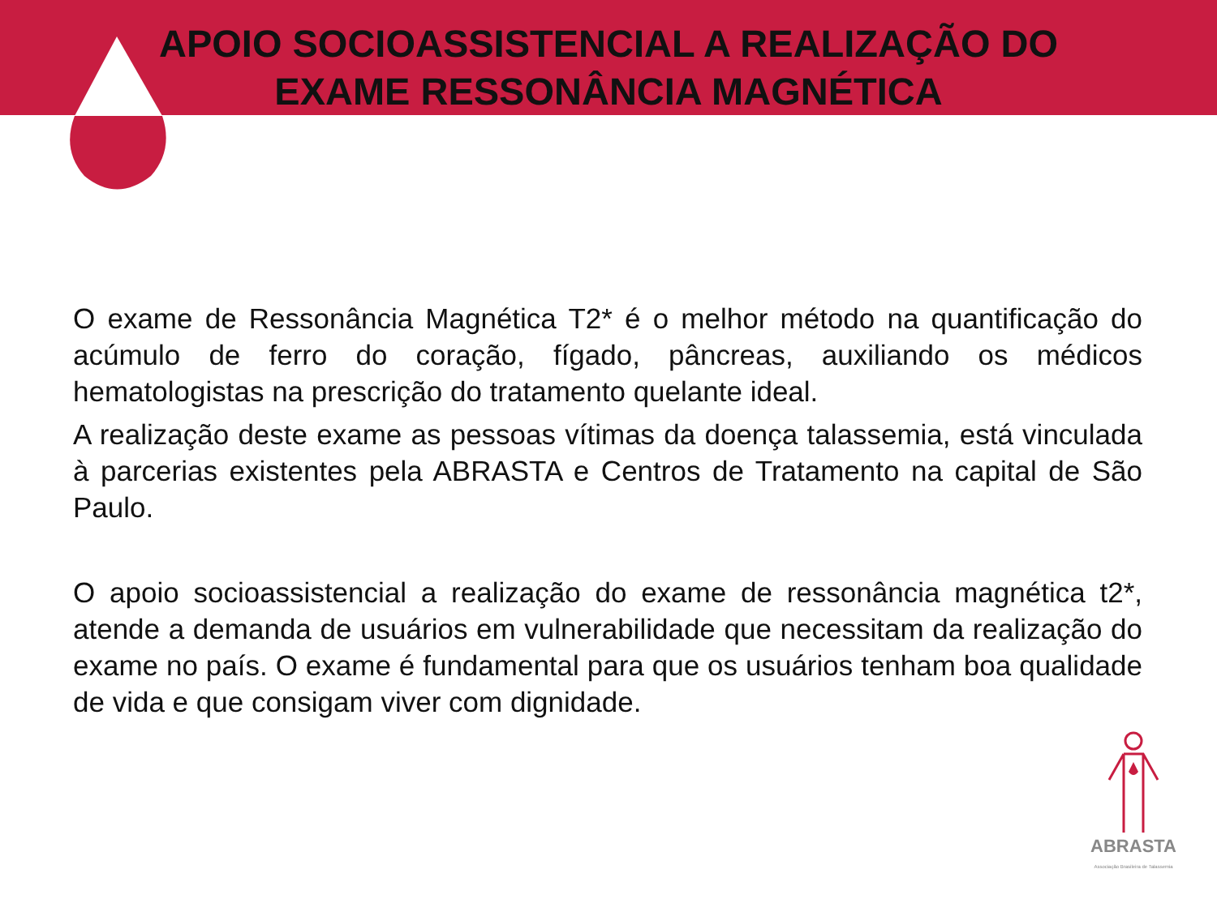APOIO SOCIOASSISTENCIAL A REALIZAÇÃO DO EXAME RESSONÂNCIA MAGNÉTICA
O exame de Ressonância Magnética T2* é o melhor método na quantificação do acúmulo de ferro do coração, fígado, pâncreas, auxiliando os médicos hematologistas na prescrição do tratamento quelante ideal.
A realização deste exame as pessoas vítimas da doença talassemia, está vinculada à parcerias existentes pela ABRASTA e Centros de Tratamento na capital de São Paulo.
O apoio socioassistencial a realização do exame de ressonância magnética t2*, atende a demanda de usuários em vulnerabilidade que necessitam da realização do exame no país. O exame é fundamental para que os usuários tenham boa qualidade de vida e que consigam viver com dignidade.
ABRASTA
Associação Brasileira de Talassemia